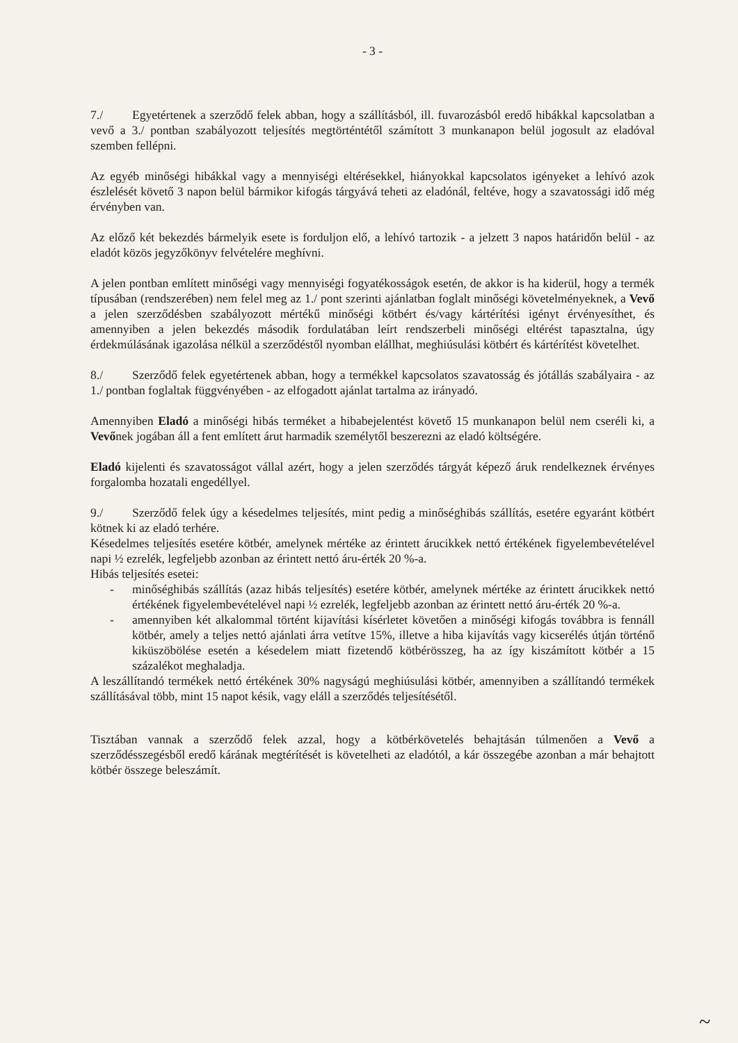- 3 -
7./ Egyetértenek a szerződő felek abban, hogy a szállításból, ill. fuvarozásból eredő hibákkal kapcsolatban a vevő a 3./ pontban szabályozott teljesítés megtörténtétől számított 3 munkanapon belül jogosult az eladóval szemben fellépni.
Az egyéb minőségi hibákkal vagy a mennyiségi eltérésekkel, hiányokkal kapcsolatos igényeket a lehívó azok észlelését követő 3 napon belül bármikor kifogás tárgyává teheti az eladónál, feltéve, hogy a szavatossági idő még érvényben van.
Az előző két bekezdés bármelyik esete is forduljon elő, a lehívó tartozik - a jelzett 3 napos határidőn belül - az eladót közös jegyzőkönyv felvételére meghívni.
A jelen pontban említett minőségi vagy mennyiségi fogyatékosságok esetén, de akkor is ha kiderül, hogy a termék típusában (rendszerében) nem felel meg az 1./ pont szerinti ajánlatban foglalt minőségi követelményeknek, a Vevő a jelen szerződésben szabályozott mértékű minőségi kötbért és/vagy kártérítési igényt érvényesíthet, és amennyiben a jelen bekezdés második fordulatában leírt rendszerbeli minőségi eltérést tapasztalna, úgy érdekmúlásának igazolása nélkül a szerződéstől nyomban elállhat, meghiúsulási kötbért és kártérítést követelhet.
8./ Szerződő felek egyetértenek abban, hogy a termékkel kapcsolatos szavatosság és jótállás szabályaira - az 1./ pontban foglaltak függvényében - az elfogadott ajánlat tartalma az irányadó.
Amennyiben Eladó a minőségi hibás terméket a hibabejelentést követő 15 munkanapon belül nem cseréli ki, a Vevőnek jogában áll a fent említett árut harmadik személytől beszerezni az eladó költségére.
Eladó kijelenti és szavatosságot vállal azért, hogy a jelen szerződés tárgyát képező áruk rendelkeznek érvényes forgalomba hozatali engedéllyel.
9./ Szerződő felek úgy a késedelmes teljesítés, mint pedig a minőséghibás szállítás, esetére egyaránt kötbért kötnek ki az eladó terhére.
Késedelmes teljesítés esetére kötbér, amelynek mértéke az érintett árucikkek nettó értékének figyelembevételével napi ½ ezrelék, legfeljebb azonban az érintett nettó áru-érték 20 %-a.
Hibás teljesítés esetei:
- minőséghibás szállítás (azaz hibás teljesítés) esetére kötbér, amelynek mértéke az érintett árucikkek nettó értékének figyelembevételével napi ½ ezrelék, legfeljebb azonban az érintett nettó áru-érték 20 %-a.
- amennyiben két alkalommal történt kijavítási kísérletet követően a minőségi kifogás továbbra is fennáll kötbér, amely a teljes nettó ajánlati árra vetítve 15%, illetve a hiba kijavítás vagy kicserélés útján történő kiküszöbölése esetén a késedelem miatt fizetendő kötbérösszeg, ha az így kiszámított kötbér a 15 százalékot meghaladja.
A leszállítandó termékek nettó értékének 30% nagyságú meghiúsulási kötbér, amennyiben a szállítandó termékek szállításával több, mint 15 napot késik, vagy eláll a szerződés teljesítésétől.
Tisztában vannak a szerződő felek azzal, hogy a kötbérkövetelés behajtásán túlmenően a Vevő a szerződésszegésből eredő kárának megtérítését is követelheti az eladótól, a kár összegébe azonban a már behajtott kötbér összege beleszámít.
~